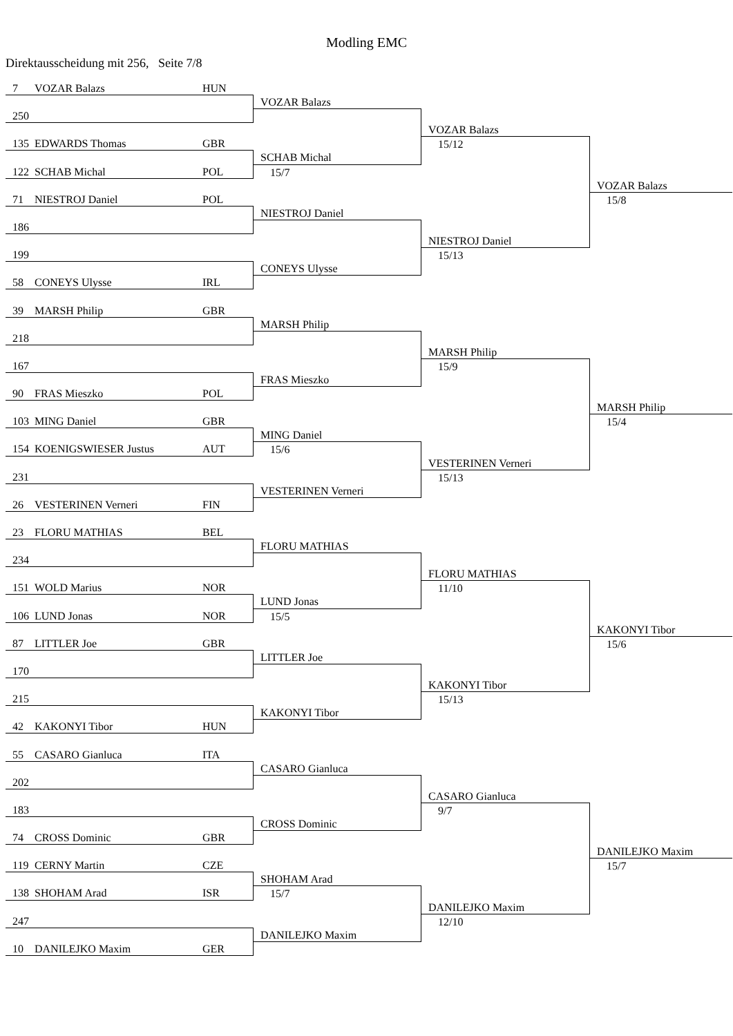Modling EMC
Direktausscheidung mit 256, Seite 7/8
7 VOZAR Balazs HUN
VOZAR Balazs
250
VOZAR Balazs
135 EDWARDS Thomas GBR
15/12
SCHAB Michal
122 SCHAB Michal POL
15/7
VOZAR Balazs
71 NIESTROJ Daniel POL
15/8
NIESTROJ Daniel
186
NIESTROJ Daniel
199
15/13
CONEYS Ulysse
58 CONEYS Ulysse IRL
39 MARSH Philip GBR
MARSH Philip
218
MARSH Philip
167
15/9
FRAS Mieszko
90 FRAS Mieszko POL
MARSH Philip
103 MING Daniel GBR
15/4
MING Daniel
154 KOENIGSWIESER Justus AUT
15/6
VESTERINEN Verneri
231
15/13
VESTERINEN Verneri
26 VESTERINEN Verneri FIN
23 FLORU MATHIAS BEL
FLORU MATHIAS
234
FLORU MATHIAS
151 WOLD Marius NOR
11/10
LUND Jonas
106 LUND Jonas NOR
15/5
KAKONYI Tibor
87 LITTLER Joe GBR
15/6
LITTLER Joe
170
KAKONYI Tibor
215
15/13
KAKONYI Tibor
42 KAKONYI Tibor HUN
55 CASARO Gianluca ITA
CASARO Gianluca
202
CASARO Gianluca
183
9/7
CROSS Dominic
74 CROSS Dominic GBR
DANILEJKO Maxim
119 CERNY Martin CZE
15/7
SHOHAM Arad
138 SHOHAM Arad ISR
15/7
DANILEJKO Maxim
247
12/10
DANILEJKO Maxim
10 DANILEJKO Maxim GER